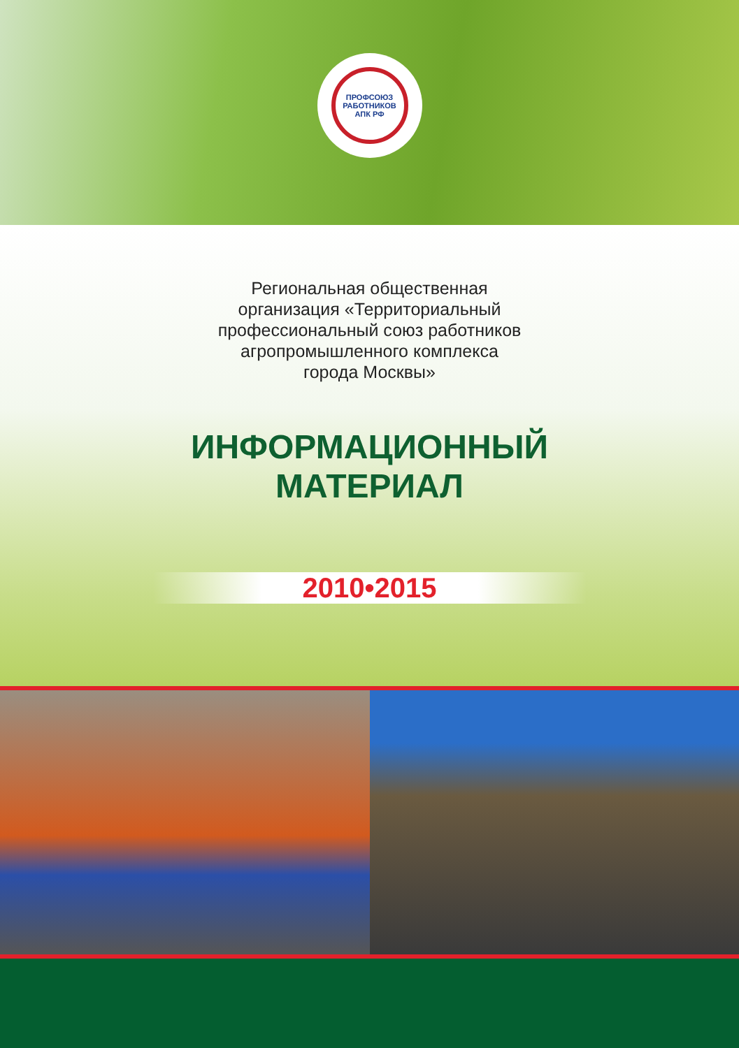ПРОФСОЮЗ РАБОТНИКОВ
АПК РФ
Региональная общественная
организация «Территориальный
профессиональный союз работников
агропромышленного комплекса
города Москвы»
ИНФОРМАЦИОННЫЙ
МАТЕРИАЛ
2010•2015